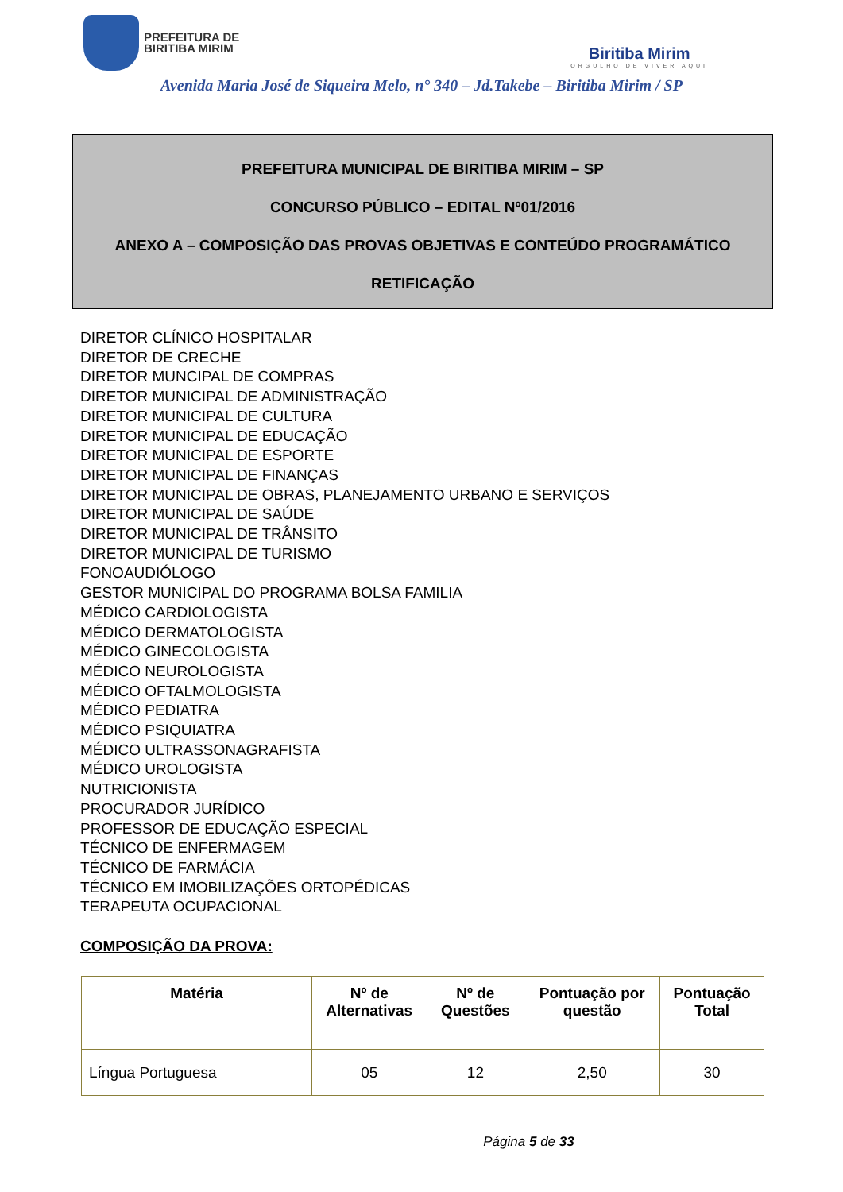PREFEITURA DE
BIRITIBA MIRIM
Biritiba Mirim
ORGULHO DE VIVER AQUI
Avenida Maria José de Siqueira Melo, n° 340 – Jd.Takebe – Biritiba Mirim / SP
PREFEITURA MUNICIPAL DE BIRITIBA MIRIM – SP
CONCURSO PÚBLICO – EDITAL Nº01/2016
ANEXO A – COMPOSIÇÃO DAS PROVAS OBJETIVAS E CONTEÚDO PROGRAMÁTICO
RETIFICAÇÃO
DIRETOR CLÍNICO HOSPITALAR
DIRETOR DE CRECHE
DIRETOR MUNCIPAL DE COMPRAS
DIRETOR MUNICIPAL DE ADMINISTRAÇÃO
DIRETOR MUNICIPAL DE CULTURA
DIRETOR MUNICIPAL DE EDUCAÇÃO
DIRETOR MUNICIPAL DE ESPORTE
DIRETOR MUNICIPAL DE FINANÇAS
DIRETOR MUNICIPAL DE OBRAS, PLANEJAMENTO URBANO E SERVIÇOS
DIRETOR MUNICIPAL DE SAÚDE
DIRETOR MUNICIPAL DE TRÂNSITO
DIRETOR MUNICIPAL DE TURISMO
FONOAUDIÓLOGO
GESTOR MUNICIPAL DO PROGRAMA BOLSA FAMILIA
MÉDICO CARDIOLOGISTA
MÉDICO DERMATOLOGISTA
MÉDICO GINECOLOGISTA
MÉDICO NEUROLOGISTA
MÉDICO OFTALMOLOGISTA
MÉDICO PEDIATRA
MÉDICO PSIQUIATRA
MÉDICO ULTRASSONAGRAFISTA
MÉDICO UROLOGISTA
NUTRICIONISTA
PROCURADOR JURÍDICO
PROFESSOR DE EDUCAÇÃO ESPECIAL
TÉCNICO DE ENFERMAGEM
TÉCNICO DE FARMÁCIA
TÉCNICO EM IMOBILIZAÇÕES ORTOPÉDICAS
TERAPEUTA OCUPACIONAL
COMPOSIÇÃO DA PROVA:
| Matéria | Nº de Alternativas | Nº de Questões | Pontuação por questão | Pontuação Total |
| --- | --- | --- | --- | --- |
| Língua Portuguesa | 05 | 12 | 2,50 | 30 |
Página 5 de 33